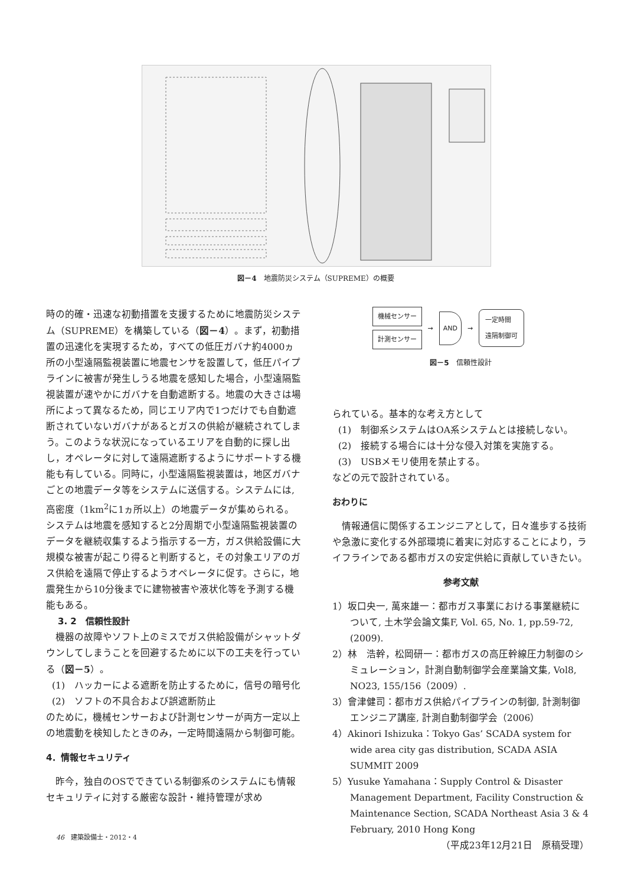図－4　地震防災システム（SUPREME）の概要
時の的確・迅速な初動措置を支援するために地震防災システム（SUPREME）を構築している（図－4）。まず，初動措置の迅速化を実現するため，すべての低圧ガバナ約4000ヵ所の小型遠隔監視装置に地震センサを設置して，低圧パイプラインに被害が発生しうる地震を感知した場合，小型遠隔監視装置が速やかにガバナを自動遮断する。地震の大きさは場所によって異なるため，同じエリア内で1つだけでも自動遮断されていないガバナがあるとガスの供給が継続されてしまう。このような状況になっているエリアを自動的に探し出し，オペレータに対して遠隔遮断するようにサポートする機能も有している。同時に，小型遠隔監視装置は，地区ガバナごとの地震データ等をシステムに送信する。システムには,高密度（1km<sup>2</sup>に1ヵ所以上）の地震データが集められる。システムは地震を感知すると2分周期で小型遠隔監視装置のデータを継続収集するよう指示する一方，ガス供給設備に大規模な被害が起こり得ると判断すると，その対象エリアのガス供給を遠隔で停止するようオペレータに促す。さらに，地震発生から10分後までに建物被害や液状化等を予測する機能もある。
3. 2　信頼性設計
　機器の故障やソフト上のミスでガス供給設備がシャットダウンしてしまうことを回避するために以下の工夫を行っている（図－5）。
(1)　ハッカーによる遮断を防止するために，信号の暗号化
(2)　ソフトの不具合および誤遮断防止
のために，機械センサーおよび計測センサーが両方一定以上の地震動を検知したときのみ，一定時間遠隔から制御可能。
4．情報セキュリティ
　昨今，独自のOSでできている制御系のシステムにも情報セキュリティに対する厳密な設計・維持管理が求め
機械センサー
計測センサー
→
AND
→
一定時間
遠隔制御可
図－5　信頼性設計
られている。基本的な考え方として
(1)　制御系システムはOA系システムとは接続しない。
(2)　接続する場合には十分な侵入対策を実施する。
(3)　USBメモリ使用を禁止する。
などの元で設計されている。
おわりに
　情報通信に関係するエンジニアとして，日々進歩する技術や急激に変化する外部環境に着実に対応することにより，ライフラインである都市ガスの安定供給に貢献していきたい。
参考文献
1）坂口央一, 萬來雄一：都市ガス事業における事業継続について, 土木学会論文集F, Vol. 65, No. 1, pp.59-72, (2009).
2）林　浩幹，松岡研一：都市ガスの高圧幹線圧力制御のシミュレーション，計測自動制御学会産業論文集, Vol8, NO23, 155/156（2009）.
3）會津健司：都市ガス供給パイプラインの制御, 計測制御エンジニア講座, 計測自動制御学会（2006）
4）Akinori Ishizuka：Tokyo Gas’ SCADA system for wide area city gas distribution, SCADA ASIA SUMMIT 2009
5）Yusuke Yamahana：Supply Control & Disaster Management Department, Facility Construction & Maintenance Section, SCADA Northeast Asia 3 & 4 February, 2010 Hong Kong
（平成23年12月21日　原稿受理）
46　建築設備士・2012・4